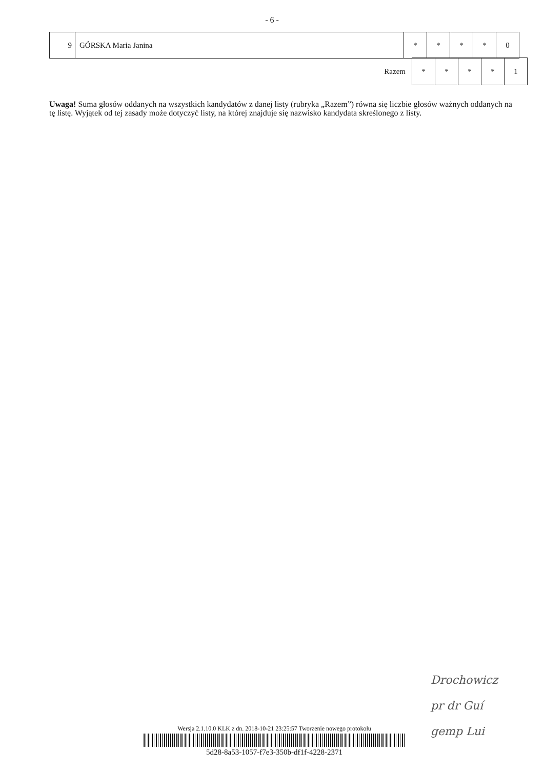- 6 -
| 9 | GÓRSKA Maria Janina | * | * | * | * | 0 |
| Razem | * | * | * | * | 1 |
Uwaga! Suma głosów oddanych na wszystkich kandydatów z danej listy (rubryka „Razem”) równa się liczbie głosów ważnych oddanych na tę listę. Wyjątek od tej zasady może dotyczyć listy, na której znajduje się nazwisko kandydata skreślonego z listy.
Wersja 2.1.10.0 KLK z dn. 2018-10-21 23:25:57 Tworzenie nowego protokołu
5d28-8a53-1057-f7e3-350b-df1f-4228-2371
Drochowicz
pr dr Guí
gemp Lui